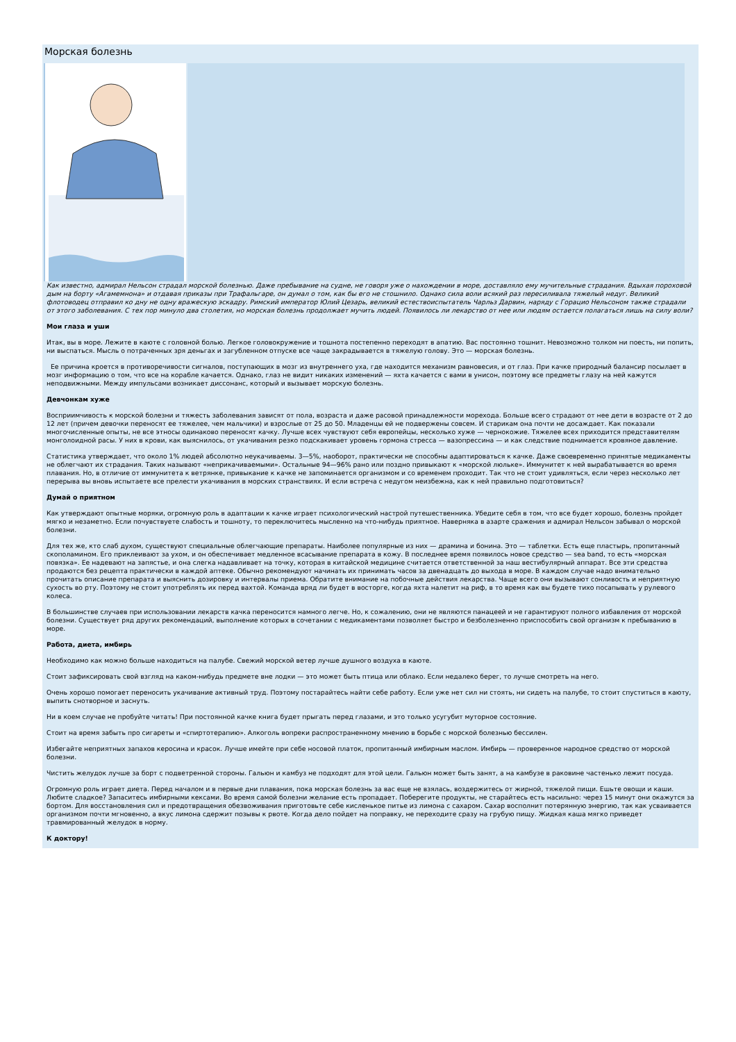Морская болезнь
Как известно, адмирал Нельсон страдал морской болезнью. Даже пребывание на судне, не говоря уже о нахождении в море, доставляло ему мучительные страдания. Вдыхая пороховой дым на борту «Агамемнона» и отдавая приказы при Трафальгаре, он думал о том, как бы его не стошнило. Однако сила воли всякий раз пересиливала тяжелый недуг. Великий флотоводец отправил ко дну не одну вражескую эскадру. Римский император Юлий Цезарь, великий естествоиспытатель Чарльз Дарвин, наряду с Горацио Нельсоном также страдали от этого заболевания. С тех пор минуло два столетия, но морская болезнь продолжает мучить людей. Появилось ли лекарство от нее или людям остается полагаться лишь на силу воли?
Мои глаза и уши
Итак, вы в море. Лежите в каюте с головной болью. Легкое головокружение и тошнота постепенно переходят в апатию. Вас постоянно тошнит. Невозможно толком ни поесть, ни попить, ни выспаться. Мысль о потраченных зря деньгах и загубленном отпуске все чаще закрадывается в тяжелую голову. Это — морская болезнь.
Ее причина кроется в противоречивости сигналов, поступающих в мозг из внутреннего уха, где находится механизм равновесия, и от глаз. При качке природный балансир посылает в мозг информацию о том, что все на корабле качается. Однако, глаз не видит никаких изменений — яхта качается с вами в унисон, поэтому все предметы глазу на ней кажутся неподвижными. Между импульсами возникает диссонанс, который и вызывает морскую болезнь.
Девчонкам хуже
Восприимчивость к морской болезни и тяжесть заболевания зависят от пола, возраста и даже расовой принадлежности морехода. Больше всего страдают от нее дети в возрасте от 2 до 12 лет (причем девочки переносят ее тяжелее, чем мальчики) и взрослые от 25 до 50. Младенцы ей не подвержены совсем. И старикам она почти не досаждает. Как показали многочисленные опыты, не все этносы одинаково переносят качку. Лучше всех чувствуют себя европейцы, несколько хуже — чернокожие. Тяжелее всех приходится представителям монголоидной расы. У них в крови, как выяснилось, от укачивания резко подскакивает уровень гормона стресса — вазопрессина — и как следствие поднимается кровяное давление.
Статистика утверждает, что около 1% людей абсолютно неукачиваемы. 3—5%, наоборот, практически не способны адаптироваться к качке. Даже своевременно принятые медикаменты не облегчают их страдания. Таких называют «неприкачиваемыми». Остальные 94—96% рано или поздно привыкают к «морской люльке». Иммунитет к ней вырабатывается во время плавания. Но, в отличие от иммунитета к ветрянке, привыкание к качке не запоминается организмом и со временем проходит. Так что не стоит удивляться, если через несколько лет перерыва вы вновь испытаете все прелести укачивания в морских странствиях. И если встреча с недугом неизбежна, как к ней правильно подготовиться?
Думай о приятном
Как утверждают опытные моряки, огромную роль в адаптации к качке играет психологический настрой путешественника. Убедите себя в том, что все будет хорошо, болезнь пройдет мягко и незаметно. Если почувствуете слабость и тошноту, то переключитесь мысленно на что-нибудь приятное. Наверняка в азарте сражения и адмирал Нельсон забывал о морской болезни.
Для тех же, кто слаб духом, существуют специальные облегчающие препараты. Наиболее популярные из них — драмина и бонина. Это — таблетки. Есть еще пластырь, пропитанный скополамином. Его приклеивают за ухом, и он обеспечивает медленное всасывание препарата в кожу. В последнее время появилось новое средство — sea band, то есть «морская повязка». Ее надевают на запястье, и она слегка надавливает на точку, которая в китайской медицине считается ответственной за наш вестибулярный аппарат. Все эти средства продаются без рецепта практически в каждой аптеке. Обычно рекомендуют начинать их принимать часов за двенадцать до выхода в море. В каждом случае надо внимательно прочитать описание препарата и выяснить дозировку и интервалы приема. Обратите внимание на побочные действия лекарства. Чаще всего они вызывают сонливость и неприятную сухость во рту. Поэтому не стоит употреблять их перед вахтой. Команда вряд ли будет в восторге, когда яхта налетит на риф, в то время как вы будете тихо посапывать у рулевого колеса.
В большинстве случаев при использовании лекарств качка переносится намного легче. Но, к сожалению, они не являются панацеей и не гарантируют полного избавления от морской болезни. Существует ряд других рекомендаций, выполнение которых в сочетании с медикаментами позволяет быстро и безболезненно приспособить свой организм к пребыванию в море.
Работа, диета, имбирь
Необходимо как можно больше находиться на палубе. Свежий морской ветер лучше душного воздуха в каюте.
Стоит зафиксировать свой взгляд на каком-нибудь предмете вне лодки — это может быть птица или облако. Если недалеко берег, то лучше смотреть на него.
Очень хорошо помогает переносить укачивание активный труд. Поэтому постарайтесь найти себе работу. Если уже нет сил ни стоять, ни сидеть на палубе, то стоит спуститься в каюту, выпить снотворное и заснуть.
Ни в коем случае не пробуйте читать! При постоянной качке книга будет прыгать перед глазами, и это только усугубит муторное состояние.
Стоит на время забыть про сигареты и «спиртотерапию». Алкоголь вопреки распространенному мнению в борьбе с морской болезнью бессилен.
Избегайте неприятных запахов керосина и красок. Лучше имейте при себе носовой платок, пропитанный имбирным маслом. Имбирь — проверенное народное средство от морской болезни.
Чистить желудок лучше за борт с подветренной стороны. Гальюн и камбуз не подходят для этой цели. Гальюн может быть занят, а на камбузе в раковине частенько лежит посуда.
Огромную роль играет диета. Перед началом и в первые дни плавания, пока морская болезнь за вас еще не взялась, воздержитесь от жирной, тяжелой пищи. Ешьте овощи и каши. Любите сладкое? Запаситесь имбирными кексами. Во время самой болезни желание есть пропадает. Поберегите продукты, не старайтесь есть насильно: через 15 минут они окажутся за бортом. Для восстановления сил и предотвращения обезвоживания приготовьте себе кисленькое питье из лимона с сахаром. Сахар восполнит потерянную энергию, так как усваивается организмом почти мгновенно, а вкус лимона сдержит позывы к рвоте. Когда дело пойдет на поправку, не переходите сразу на грубую пищу. Жидкая каша мягко приведет травмированный желудок в норму.
К доктору!